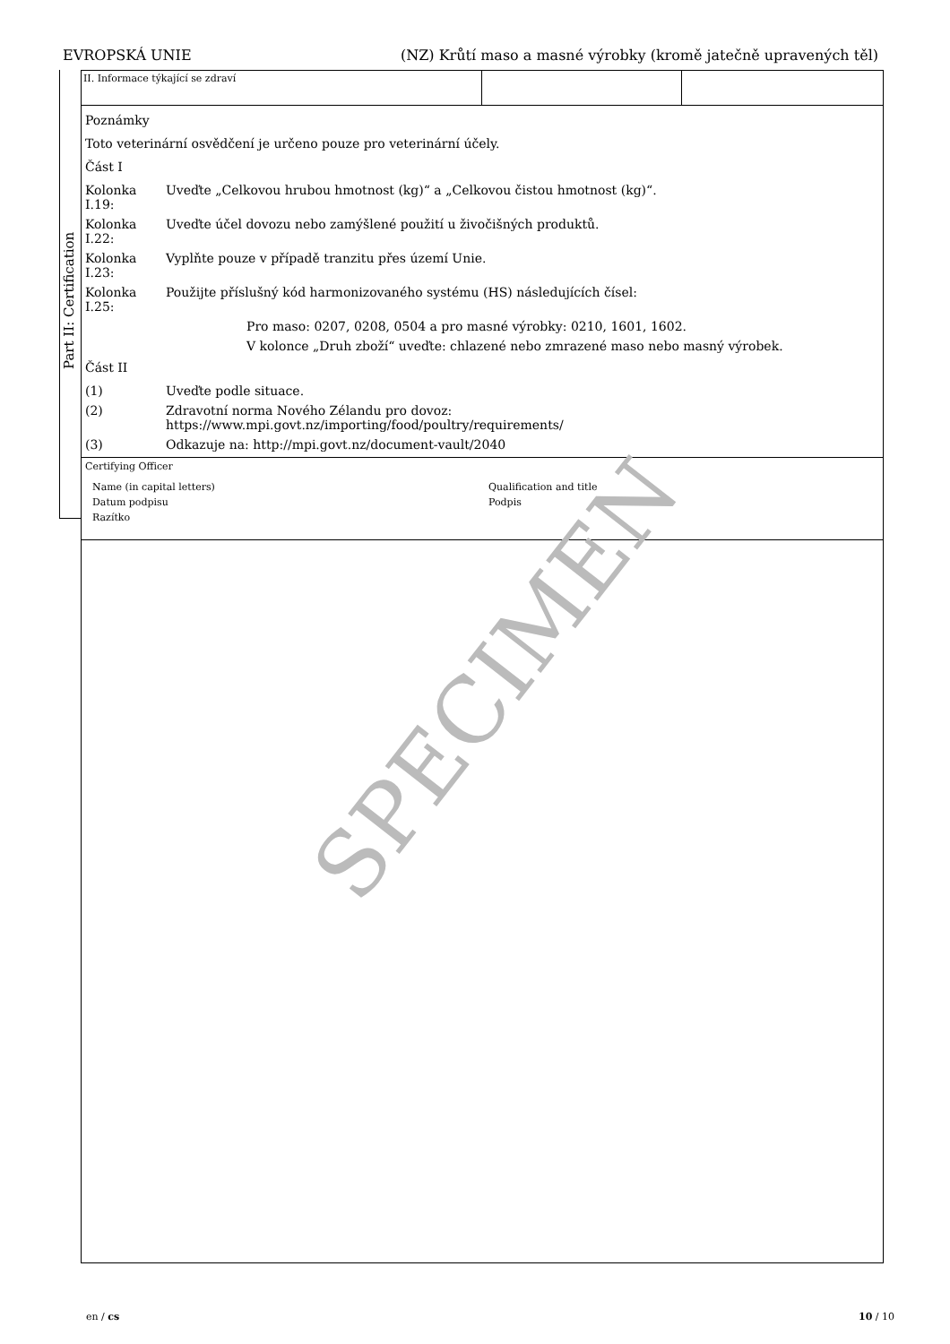EVROPSKÁ UNIE (NZ) Krůtí maso a masné výrobky (kromě jatečně upravených těl)
Part II: Certification
II. Informace týkající se zdraví
Poznámky
Toto veterinární osvědčení je určeno pouze pro veterinární účely.
Část I
Kolonka I.19: Uveďte „Celkovou hrubou hmotnost (kg)“ a „Celkovou čistou hmotnost (kg)“.
Kolonka I.22: Uveďte účel dovozu nebo zamýšlené použití u živočišných produktů.
Kolonka I.23: Vyplňte pouze v případě tranzitu přes území Unie.
Kolonka I.25: Použijte příslušný kód harmonizovaného systému (HS) následujících čísel:
Pro maso: 0207, 0208, 0504 a pro masné výrobky: 0210, 1601, 1602.
V kolonce „Druh zboží“ uveďte: chlazené nebo zmrazené maso nebo masný výrobek.
Část II
(1) Uveďte podle situace.
(2) Zdravotní norma Nového Zélandu pro dovoz:
https://www.mpi.govt.nz/importing/food/poultry/requirements/
(3) Odkazuje na: http://mpi.govt.nz/document-vault/2040
Certifying Officer
Name (in capital letters) Qualification and title Datum podpisu Podpis Razítko
SPECIMEN
en / cs 10 / 10